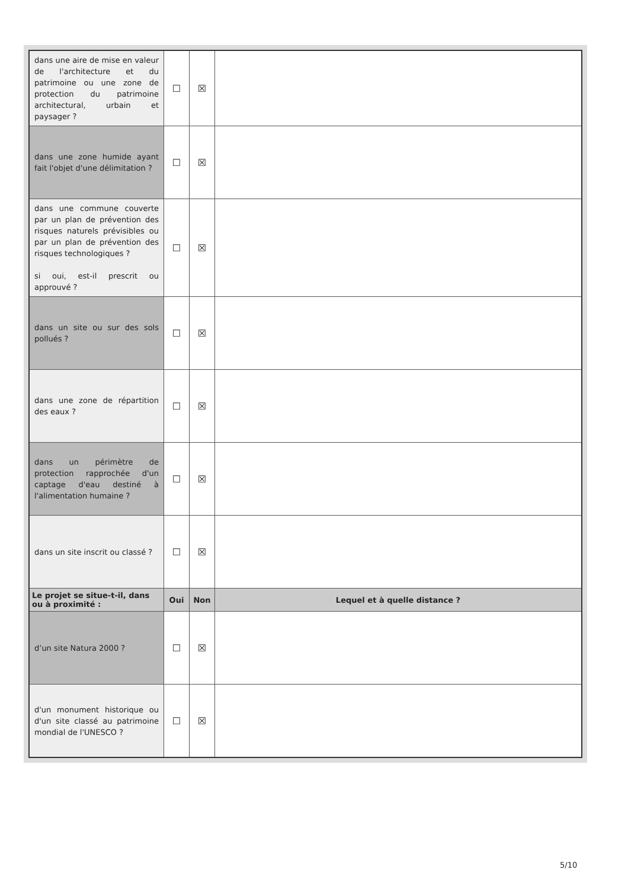| dans une aire de mise en valeur de l'architecture et du patrimoine ou une zone de protection du patrimoine architectural, urbain et paysager ? | ☐ | ☒ | |
| dans une zone humide ayant fait l'objet d'une délimitation ? | ☐ | ☒ | |
| dans une commune couverte par un plan de prévention des risques naturels prévisibles ou par un plan de prévention des risques technologiques ? si oui, est-il prescrit ou approuvé ? | ☐ | ☒ | |
| dans un site ou sur des sols pollués ? | ☐ | ☒ | |
| dans une zone de répartition des eaux ? | ☐ | ☒ | |
| dans un périmètre de protection rapprochée d'un captage d'eau destiné à l'alimentation humaine ? | ☐ | ☒ | |
| dans un site inscrit ou classé ? | ☐ | ☒ | |
| Le projet se situe-t-il, dans ou à proximité : | Oui | Non | Lequel et à quelle distance ? |
| d’un site Natura 2000 ? | ☐ | ☒ | |
| d'un monument historique ou d'un site classé au patrimoine mondial de l'UNESCO ? | ☐ | ☒ | |
5/10